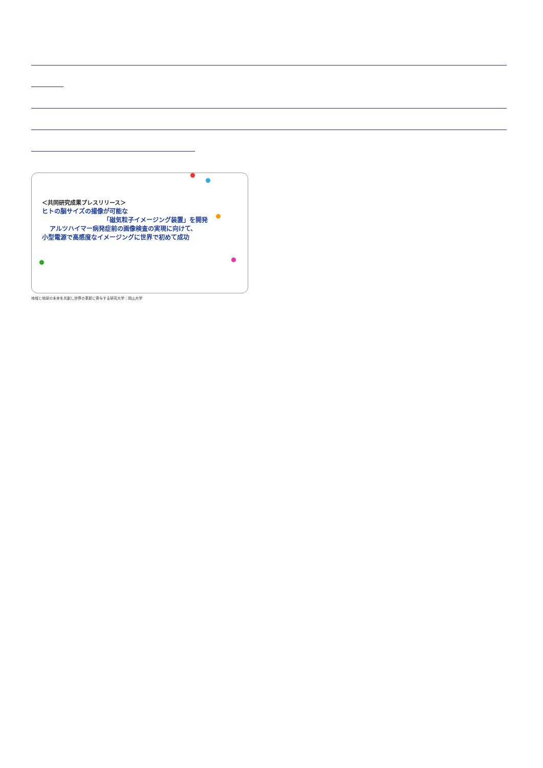＜共同研究成果プレスリリース＞
ヒトの脳サイズの撮像が可能な
「磁気粒子イメージング装置」を開発
アルツハイマー病発症前の画像検査の実現に向けて、
小型電源で高感度なイメージングに世界で初めて成功
地域と地球の未来を共創し世界の革新に寄与する研究大学：岡山大学